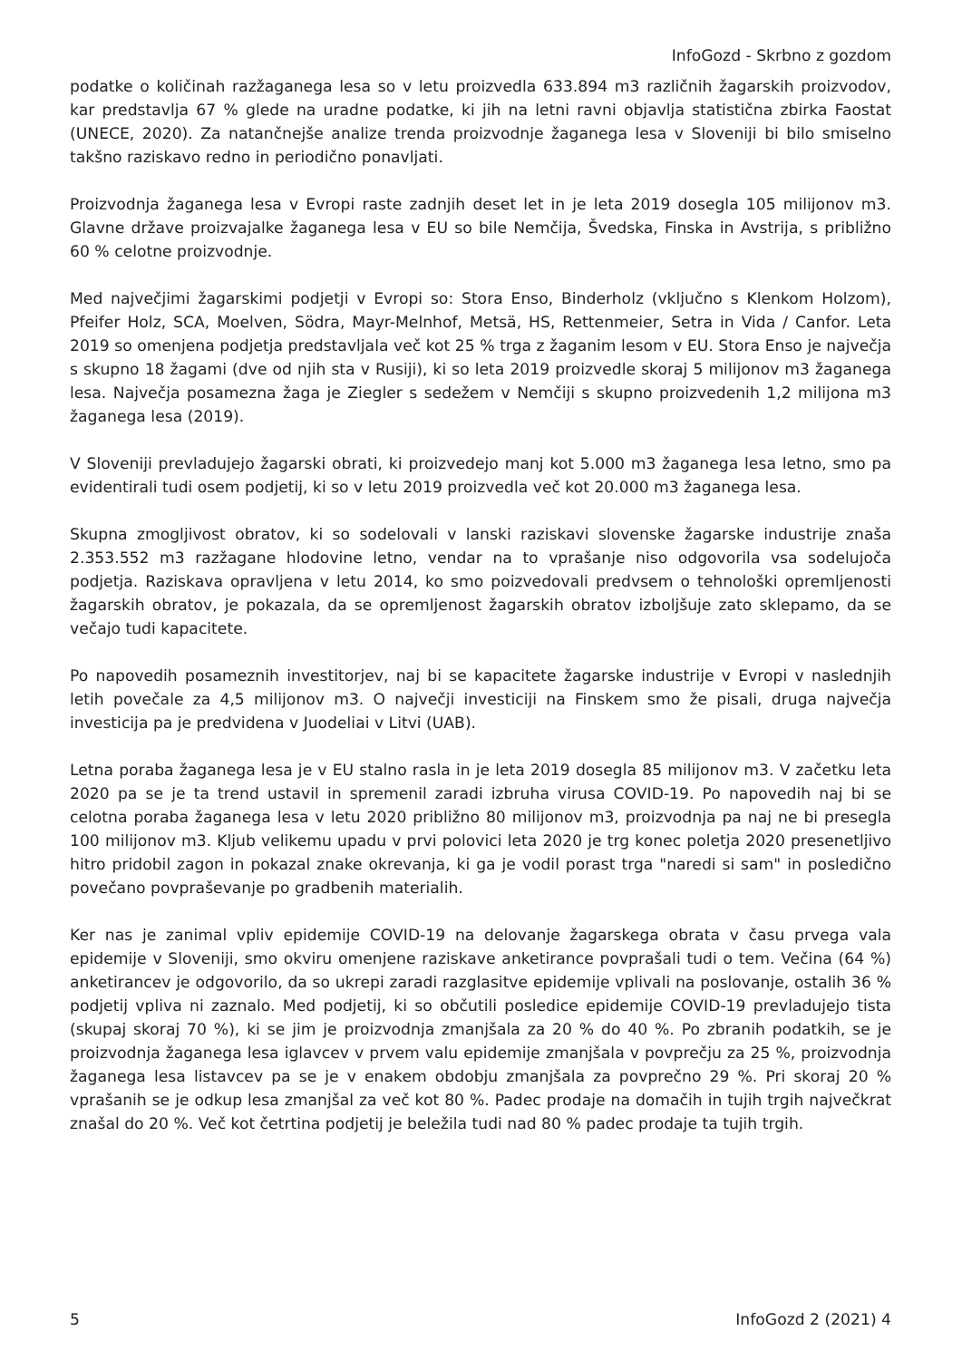InfoGozd - Skrbno z gozdom
podatke o količinah razžaganega lesa so v letu proizvedla 633.894 m3 različnih žagarskih proizvodov, kar predstavlja 67 % glede na uradne podatke, ki jih na letni ravni objavlja statistična zbirka Faostat (UNECE, 2020). Za natančnejše analize trenda proizvodnje žaganega lesa v Sloveniji bi bilo smiselno takšno raziskavo redno in periodično ponavljati.
Proizvodnja žaganega lesa v Evropi raste zadnjih deset let in je leta 2019 dosegla 105 milijonov m3. Glavne države proizvajalke žaganega lesa v EU so bile Nemčija, Švedska, Finska in Avstrija, s približno 60 % celotne proizvodnje.
Med največjimi žagarskimi podjetji v Evropi so: Stora Enso, Binderholz (vključno s Klenkom Holzom), Pfeifer Holz, SCA, Moelven, Södra, Mayr-Melnhof, Metsä, HS, Rettenmeier, Setra in Vida / Canfor. Leta 2019 so omenjena podjetja predstavljala več kot 25 % trga z žaganim lesom v EU. Stora Enso je največja s skupno 18 žagami (dve od njih sta v Rusiji), ki so leta 2019 proizvedle skoraj 5 milijonov m3 žaganega lesa. Največja posamezna žaga je Ziegler s sedežem v Nemčiji s skupno proizvedenih 1,2 milijona m3 žaganega lesa (2019).
V Sloveniji prevladujejo žagarski obrati, ki proizvedejo manj kot 5.000 m3 žaganega lesa letno, smo pa evidentirali tudi osem podjetij, ki so v letu 2019 proizvedla več kot 20.000 m3 žaganega lesa.
Skupna zmogljivost obratov, ki so sodelovali v lanski raziskavi slovenske žagarske industrije znaša 2.353.552 m3 razžagane hlodovine letno, vendar na to vprašanje niso odgovorila vsa sodelujoča podjetja. Raziskava opravljena v letu 2014, ko smo poizvedovali predvsem o tehnološki opremljenosti žagarskih obratov, je pokazala, da se opremljenost žagarskih obratov izboljšuje zato sklepamo, da se večajo tudi kapacitete.
Po napovedih posameznih investitorjev, naj bi se kapacitete žagarske industrije v Evropi v naslednjih letih povečale za 4,5 milijonov m3. O največji investiciji na Finskem smo že pisali, druga največja investicija pa je predvidena v Juodeliai v Litvi (UAB).
Letna poraba žaganega lesa je v EU stalno rasla in je leta 2019 dosegla 85 milijonov m3. V začetku leta 2020 pa se je ta trend ustavil in spremenil zaradi izbruha virusa COVID-19. Po napovedih naj bi se celotna poraba žaganega lesa v letu 2020 približno 80 milijonov m3, proizvodnja pa naj ne bi presegla 100 milijonov m3. Kljub velikemu upadu v prvi polovici leta 2020 je trg konec poletja 2020 presenetljivo hitro pridobil zagon in pokazal znake okrevanja, ki ga je vodil porast trga "naredi si sam" in posledično povečano povpraševanje po gradbenih materialih.
Ker nas je zanimal vpliv epidemije COVID-19 na delovanje žagarskega obrata v času prvega vala epidemije v Sloveniji, smo okviru omenjene raziskave anketirance povprašali tudi o tem. Večina (64 %) anketirancev je odgovorilo, da so ukrepi zaradi razglasitve epidemije vplivali na poslovanje, ostalih 36 % podjetij vpliva ni zaznalo. Med podjetij, ki so občutili posledice epidemije COVID-19 prevladujejo tista (skupaj skoraj 70 %), ki se jim je proizvodnja zmanjšala za 20 % do 40 %. Po zbranih podatkih, se je proizvodnja žaganega lesa iglavcev v prvem valu epidemije zmanjšala v povprečju za 25 %, proizvodnja žaganega lesa listavcev pa se je v enakem obdobju zmanjšala za povprečno 29 %. Pri skoraj 20 % vprašanih se je odkup lesa zmanjšal za več kot 80 %. Padec prodaje na domačih in tujih trgih največkrat znašal do 20 %. Več kot četrtina podjetij je beležila tudi nad 80 % padec prodaje ta tujih trgih.
5 InfoGozd 2 (2021) 4